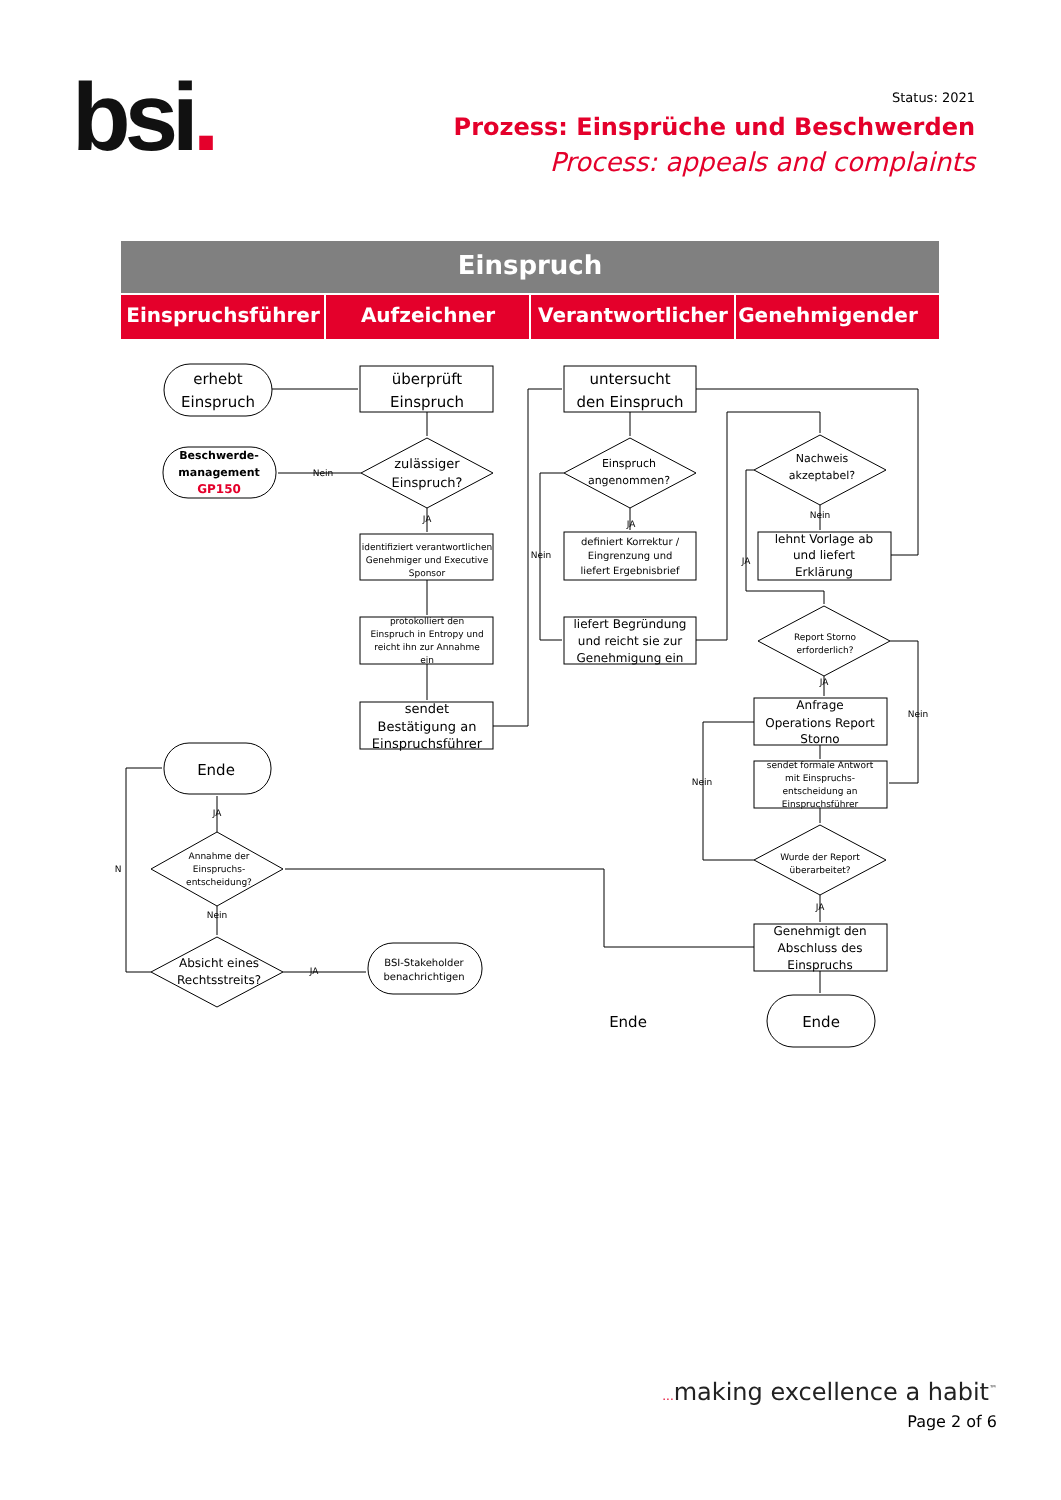bsi.
Status: 2021
Prozess: Einsprüche und Beschwerden
Process: appeals and complaints
Einspruch
Einspruchsführer
Aufzeichner
Verantwortlicher
Genehmigender
erhebt
Einspruch
überprüft
Einspruch
untersucht
den Einspruch
zulässiger
Einspruch?
Ende
Ende
Ende
Beschwerde-
management
GP150
Einspruch
angenommen?
Nachweis
akzeptabel?
identifiziert verantwortlichen
Genehmiger und Executive
Sponsor
definiert Korrektur /
Eingrenzung und
liefert Ergebnisbrief
lehnt Vorlage ab
und liefert
Erklärung
protokolliert den
Einspruch in Entropy und
reicht ihn zur Annahme
ein
liefert Begründung
und reicht sie zur
Genehmigung ein
Report Storno
erforderlich?
sendet
Bestätigung an
Einspruchsführer
Anfrage
Operations Report
Storno
sendet formale Antwort
mit Einspruchs-
entscheidung an
Einspruchsführer
Annahme der
Einspruchs-
entscheidung?
Wurde der Report
überarbeitet?
Absicht eines
Rechtsstreits?
BSI-Stakeholder
benachrichtigen
Genehmigt den
Abschluss des
Einspruchs
Nein
JA
JA
Nein
JA
Nein
JA
Nein
Nein
JA
JA
Nein
N
JA
... making excellence a habit<sup>™</sup>
Page 2 of 6